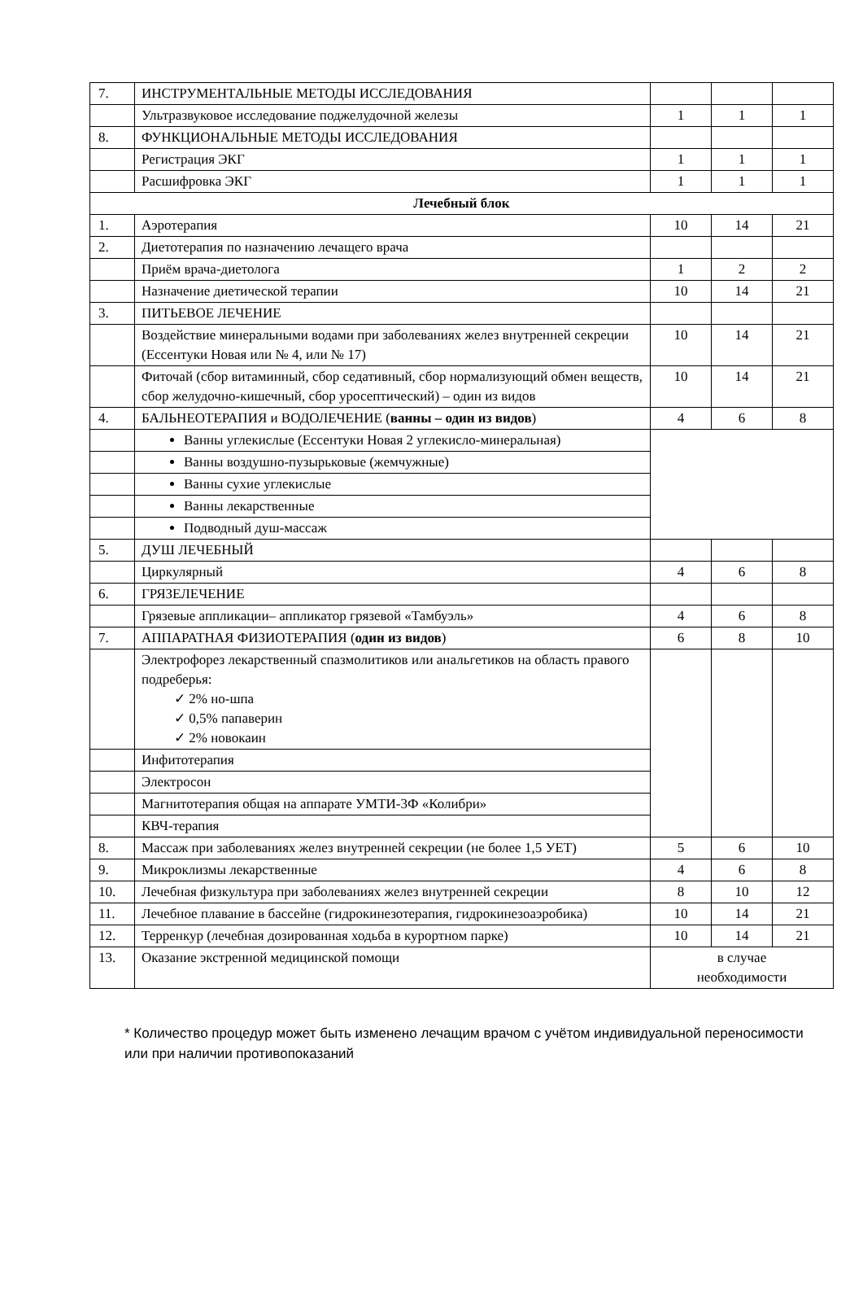| 7. | ИНСТРУМЕНТАЛЬНЫЕ МЕТОДЫ ИССЛЕДОВАНИЯ | | | |
| | Ультразвуковое исследование поджелудочной железы | 1 | 1 | 1 |
| 8. | ФУНКЦИОНАЛЬНЫЕ МЕТОДЫ ИССЛЕДОВАНИЯ | | | |
| | Регистрация ЭКГ | 1 | 1 | 1 |
| | Расшифровка ЭКГ | 1 | 1 | 1 |
| Лечебный блок | | | | |
| 1. | Аэротерапия | 10 | 14 | 21 |
| 2. | Диетотерапия по назначению лечащего врача | | | |
| | Приём врача-диетолога | 1 | 2 | 2 |
| | Назначение диетической терапии | 10 | 14 | 21 |
| 3. | ПИТЬЕВОЕ ЛЕЧЕНИЕ | | | |
| | Воздействие минеральными водами при заболеваниях желез внутренней секреции (Ессентуки Новая или № 4, или № 17) | 10 | 14 | 21 |
| | Фиточай (сбор витаминный, сбор седативный, сбор нормализующий обмен веществ, сбор желудочно-кишечный, сбор уросептический) – один из видов | 10 | 14 | 21 |
| 4. | БАЛЬНЕОТЕРАПИЯ и ВОДОЛЕЧЕНИЕ ( ванны – один из видов ) | 4 | 6 | 8 |
| | Ванны углекислые (Ессентуки Новая 2 углекисло-минеральная) | | | |
| | Ванны воздушно-пузырьковые (жемчужные) | | | |
| | Ванны сухие углекислые | | | |
| | Ванны лекарственные | | | |
| | Подводный душ-массаж | | | |
| 5. | ДУШ ЛЕЧЕБНЫЙ | | | |
| | Циркулярный | 4 | 6 | 8 |
| 6. | ГРЯЗЕЛЕЧЕНИЕ | | | |
| | Грязевые аппликации– аппликатор грязевой «Тамбуэль» | 4 | 6 | 8 |
| 7. | АППАРАТНАЯ ФИЗИОТЕРАПИЯ ( один из видов ) | 6 | 8 | 10 |
| | Электрофорез лекарственный спазмолитиков или анальгетиков на область правого подреберья: ✓ 2% но-шпа ✓ 0,5% папаверин ✓ 2% новокаин | | | |
| | Инфитотерапия | | | |
| | Электросон | | | |
| | Магнитотерапия общая на аппарате УМТИ-3Ф «Колибри» | | | |
| | КВЧ-терапия | | | |
| 8. | Массаж при заболеваниях желез внутренней секреции (не более 1,5 УЕТ) | 5 | 6 | 10 |
| 9. | Микроклизмы лекарственные | 4 | 6 | 8 |
| 10. | Лечебная физкультура при заболеваниях желез внутренней секреции | 8 | 10 | 12 |
| 11. | Лечебное плавание в бассейне (гидрокинезотерапия, гидрокинезоаэробика) | 10 | 14 | 21 |
| 12. | Терренкур (лечебная дозированная ходьба в курортном парке) | 10 | 14 | 21 |
| 13. | Оказание экстренной медицинской помощи | в случае необходимости | | |
* Количество процедур может быть изменено лечащим врачом с учётом индивидуальной переносимости или при наличии противопоказаний